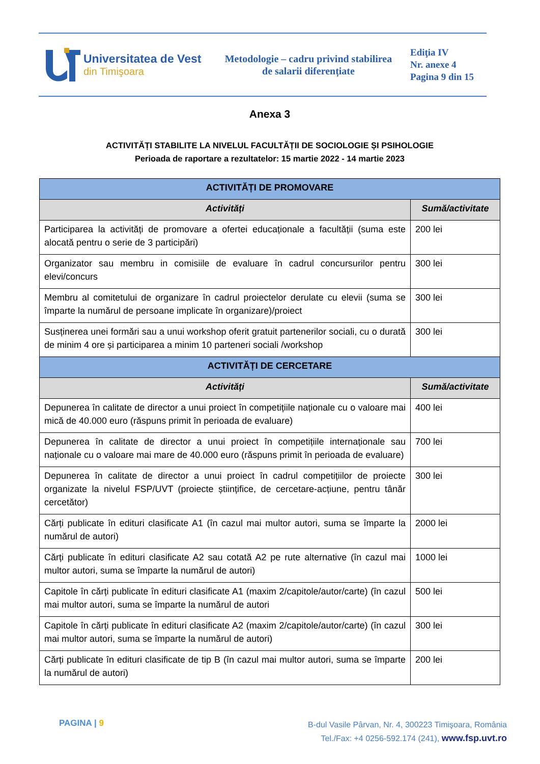Universitatea de Vest
din Timişoara
Metodologie – cadru privind stabilirea
de salarii diferențiate
Ediţia IV
Nr. anexe 4
Pagina 9 din 15
Anexa 3
ACTIVITĂȚI STABILITE LA NIVELUL FACULTĂȚII DE SOCIOLOGIE ȘI PSIHOLOGIE
Perioada de raportare a rezultatelor: 15 martie 2022 - 14 martie 2023
| ACTIVITĂȚI DE PROMOVARE | |
| --- | --- |
| Activități | Sumă/activitate |
| Participarea la activități de promovare a ofertei educaționale a facultății (suma este alocată pentru o serie de 3 participări) | 200 lei |
| Organizator sau membru in comisiile de evaluare în cadrul concursurilor pentru elevi/concurs | 300 lei |
| Membru al comitetului de organizare în cadrul proiectelor derulate cu elevii (suma se împarte la numărul de persoane implicate în organizare)/proiect | 300 lei |
| Susținerea unei formări sau a unui workshop oferit gratuit partenerilor sociali, cu o durată de minim 4 ore și participarea a minim 10 parteneri sociali /workshop | 300 lei |
| ACTIVITĂȚI DE CERCETARE | |
| Activități | Sumă/activitate |
| Depunerea în calitate de director a unui proiect în competițiile naționale cu o valoare mai mică de 40.000 euro (răspuns primit în perioada de evaluare) | 400 lei |
| Depunerea în calitate de director a unui proiect în competițiile internaționale sau naționale cu o valoare mai mare de 40.000 euro (răspuns primit în perioada de evaluare) | 700 lei |
| Depunerea în calitate de director a unui proiect în cadrul competițiilor de proiecte organizate la nivelul FSP/UVT (proiecte științifice, de cercetare-acțiune, pentru tânăr cercetător) | 300 lei |
| Cărți publicate în edituri clasificate A1 (în cazul mai multor autori, suma se împarte la numărul de autori) | 2000 lei |
| Cărți publicate în edituri clasificate A2 sau cotată A2 pe rute alternative (în cazul mai multor autori, suma se împarte la numărul de autori) | 1000 lei |
| Capitole în cărți publicate în edituri clasificate A1 (maxim 2/capitole/autor/carte) (în cazul mai multor autori, suma se împarte la numărul de autori | 500 lei |
| Capitole în cărți publicate în edituri clasificate A2 (maxim 2/capitole/autor/carte) (în cazul mai multor autori, suma se împarte la numărul de autori) | 300 lei |
| Cărți publicate în edituri clasificate de tip B (în cazul mai multor autori, suma se împarte la numărul de autori) | 200 lei |
PAGINA | 9
B-dul Vasile Pârvan, Nr. 4, 300223 Timişoara, România
Tel./Fax: +4 0256-592.174 (241), www.fsp.uvt.ro